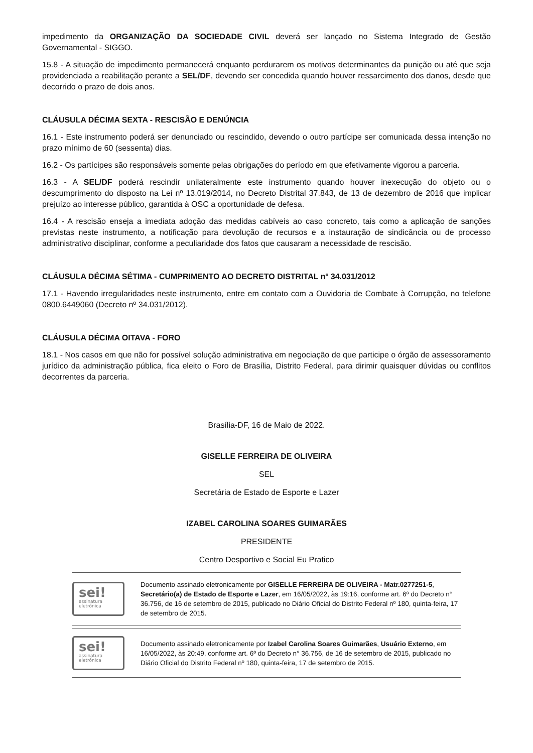impedimento da ORGANIZAÇÃO DA SOCIEDADE CIVIL deverá ser lançado no Sistema Integrado de Gestão Governamental - SIGGO.
15.8 - A situação de impedimento permanecerá enquanto perdurarem os motivos determinantes da punição ou até que seja providenciada a reabilitação perante a SEL/DF, devendo ser concedida quando houver ressarcimento dos danos, desde que decorrido o prazo de dois anos.
CLÁUSULA DÉCIMA SEXTA - RESCISÃO E DENÚNCIA
16.1 - Este instrumento poderá ser denunciado ou rescindido, devendo o outro partícipe ser comunicada dessa intenção no prazo mínimo de 60 (sessenta) dias.
16.2 - Os partícipes são responsáveis somente pelas obrigações do período em que efetivamente vigorou a parceria.
16.3 - A SEL/DF poderá rescindir unilateralmente este instrumento quando houver inexecução do objeto ou o descumprimento do disposto na Lei nº 13.019/2014, no Decreto Distrital 37.843, de 13 de dezembro de 2016 que implicar prejuízo ao interesse público, garantida à OSC a oportunidade de defesa.
16.4 - A rescisão enseja a imediata adoção das medidas cabíveis ao caso concreto, tais como a aplicação de sanções previstas neste instrumento, a notificação para devolução de recursos e a instauração de sindicância ou de processo administrativo disciplinar, conforme a peculiaridade dos fatos que causaram a necessidade de rescisão.
CLÁUSULA DÉCIMA SÉTIMA - CUMPRIMENTO AO DECRETO DISTRITAL nº 34.031/2012
17.1 - Havendo irregularidades neste instrumento, entre em contato com a Ouvidoria de Combate à Corrupção, no telefone 0800.6449060 (Decreto nº 34.031/2012).
CLÁUSULA DÉCIMA OITAVA - FORO
18.1 - Nos casos em que não for possível solução administrativa em negociação de que participe o órgão de assessoramento jurídico da administração pública, fica eleito o Foro de Brasília, Distrito Federal, para dirimir quaisquer dúvidas ou conflitos decorrentes da parceria.
Brasília-DF, 16 de Maio de 2022.
GISELLE FERREIRA DE OLIVEIRA
SEL
Secretária de Estado de Esporte e Lazer
IZABEL CAROLINA SOARES GUIMARÃES
PRESIDENTE
Centro Desportivo e Social Eu Pratico
sei!
assinatura
eletrônica
Documento assinado eletronicamente por GISELLE FERREIRA DE OLIVEIRA - Matr.0277251-5, Secretário(a) de Estado de Esporte e Lazer, em 16/05/2022, às 19:16, conforme art. 6º do Decreto n° 36.756, de 16 de setembro de 2015, publicado no Diário Oficial do Distrito Federal nº 180, quinta-feira, 17 de setembro de 2015.
sei!
assinatura
eletrônica
Documento assinado eletronicamente por Izabel Carolina Soares Guimarães, Usuário Externo, em 16/05/2022, às 20:49, conforme art. 6º do Decreto n° 36.756, de 16 de setembro de 2015, publicado no Diário Oficial do Distrito Federal nº 180, quinta-feira, 17 de setembro de 2015.